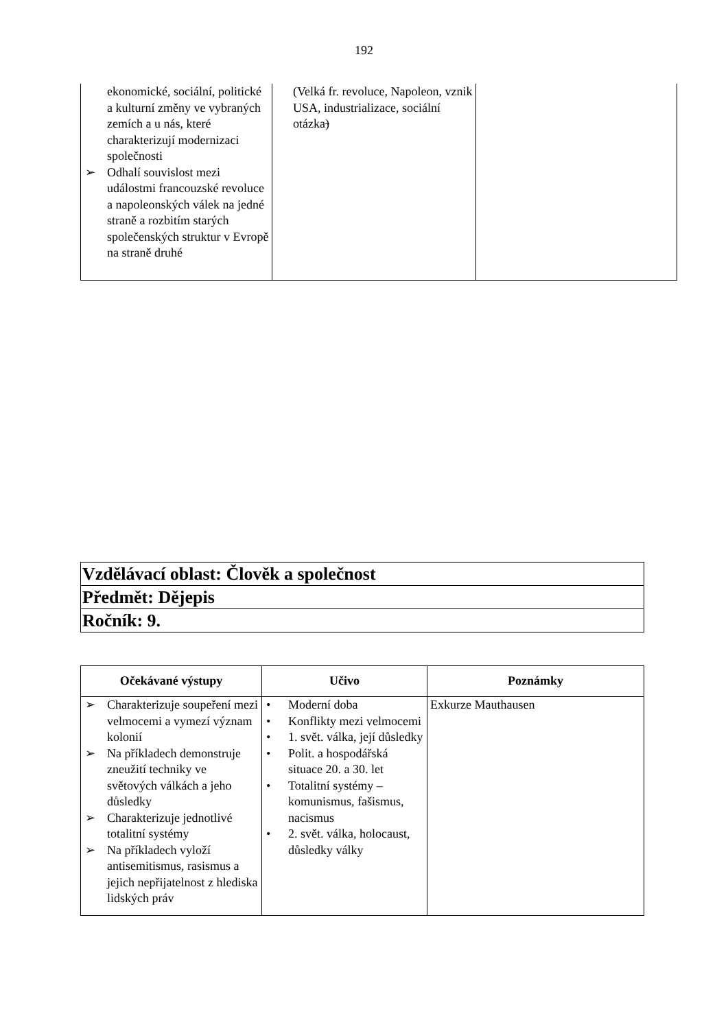192
| ekonomické, sociální, politické a kulturní změny ve vybraných zemích a u nás, které charakterizují modernizaci společnosti ➢ Odhalí souvislost mezi událostmi francouzské revoluce a napoleonských válek na jedné straně a rozbitím starých společenských struktur v Evropě na straně druhé | (Velká fr. revoluce, Napoleon, vznik USA, industrializace, sociální otázka ) | |
| Vzdělávací oblast: Člověk a společnost |
| Předmět: Dějepis |
| Ročník: 9. |
| Očekávané výstupy | Učivo | Poznámky |
| --- | --- | --- |
| ➢ Charakterizuje soupeření mezi velmocemi a vymezí význam kolonií ➢ Na příkladech demonstruje zneužití techniky ve světových válkách a jeho důsledky ➢ Charakterizuje jednotlivé totalitní systémy ➢ Na příkladech vyloží antisemitismus, rasismus a jejich nepřijatelnost z hlediska lidských práv | • Moderní doba • Konflikty mezi velmocemi • 1. svět. válka, její důsledky • Polit. a hospodářská situace 20. a 30. let • Totalitní systémy – komunismus, fašismus, nacismus • 2. svět. válka, holocaust, důsledky války | Exkurze Mauthausen |